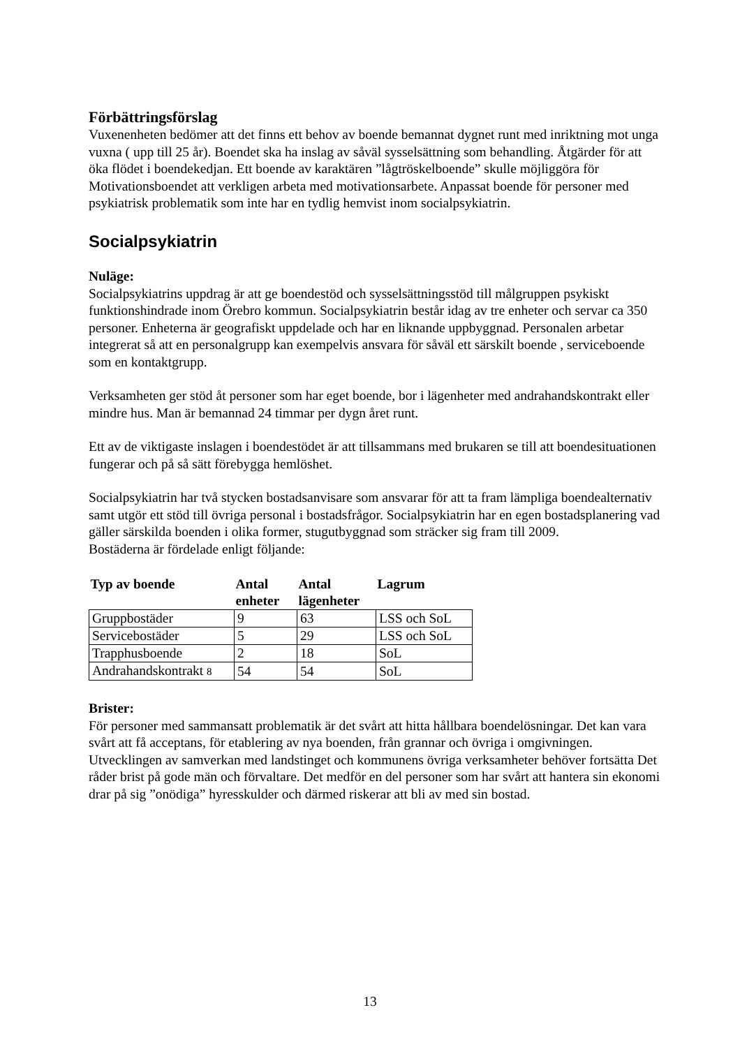Förbättringsförslag
Vuxenenheten bedömer att det finns ett behov av boende bemannat dygnet runt med inriktning mot unga vuxna ( upp till 25 år). Boendet ska ha inslag av såväl sysselsättning som behandling. Åtgärder för att öka flödet i boendekedjan. Ett boende av karaktären ”lågtröskelboende” skulle möjliggöra för Motivationsboendet att verkligen arbeta med motivationsarbete. Anpassat boende för personer med psykiatrisk problematik som inte har en tydlig hemvist inom socialpsykiatrin.
Socialpsykiatrin
Nuläge:
Socialpsykiatrins uppdrag är att ge boendestöd och sysselsättningsstöd till målgruppen psykiskt funktionshindrade inom Örebro kommun. Socialpsykiatrin består idag av tre enheter och servar ca 350 personer. Enheterna är geografiskt uppdelade och har en liknande uppbyggnad. Personalen arbetar integrerat så att en personalgrupp kan exempelvis ansvara för såväl ett särskilt boende , serviceboende som en kontaktgrupp.
Verksamheten ger stöd åt personer som har eget boende, bor i lägenheter med andrahandskontrakt eller mindre hus. Man är bemannad 24 timmar per dygn året runt.
Ett av de viktigaste inslagen i boendestödet är att tillsammans med brukaren se till att boendesituationen fungerar och på så sätt förebygga hemlöshet.
Socialpsykiatrin har två stycken bostadsanvisare som ansvarar för att ta fram lämpliga boendealternativ samt utgör ett stöd till övriga personal i bostadsfrågor. Socialpsykiatrin har en egen bostadsplanering vad gäller särskilda boenden i olika former, stugutbyggnad som sträcker sig fram till 2009.
Bostäderna är fördelade enligt följande:
| Typ av boende | Antal enheter | Antal lägenheter | Lagrum |
| --- | --- | --- | --- |
| Gruppbostäder | 9 | 63 | LSS och SoL |
| Servicebostäder | 5 | 29 | LSS och SoL |
| Trapphusboende | 2 | 18 | SoL |
| Andrahandskontrakt 8 | 54 | 54 | SoL |
Brister:
För personer med sammansatt problematik är det svårt att hitta hållbara boendelösningar. Det kan vara svårt att få acceptans, för etablering av nya boenden, från grannar och övriga i omgivningen. Utvecklingen av samverkan med landstinget och kommunens övriga verksamheter behöver fortsätta Det råder brist på gode män och förvaltare. Det medför en del personer som har svårt att hantera sin ekonomi drar på sig ”onödiga” hyresskulder och därmed riskerar att bli av med sin bostad.
13